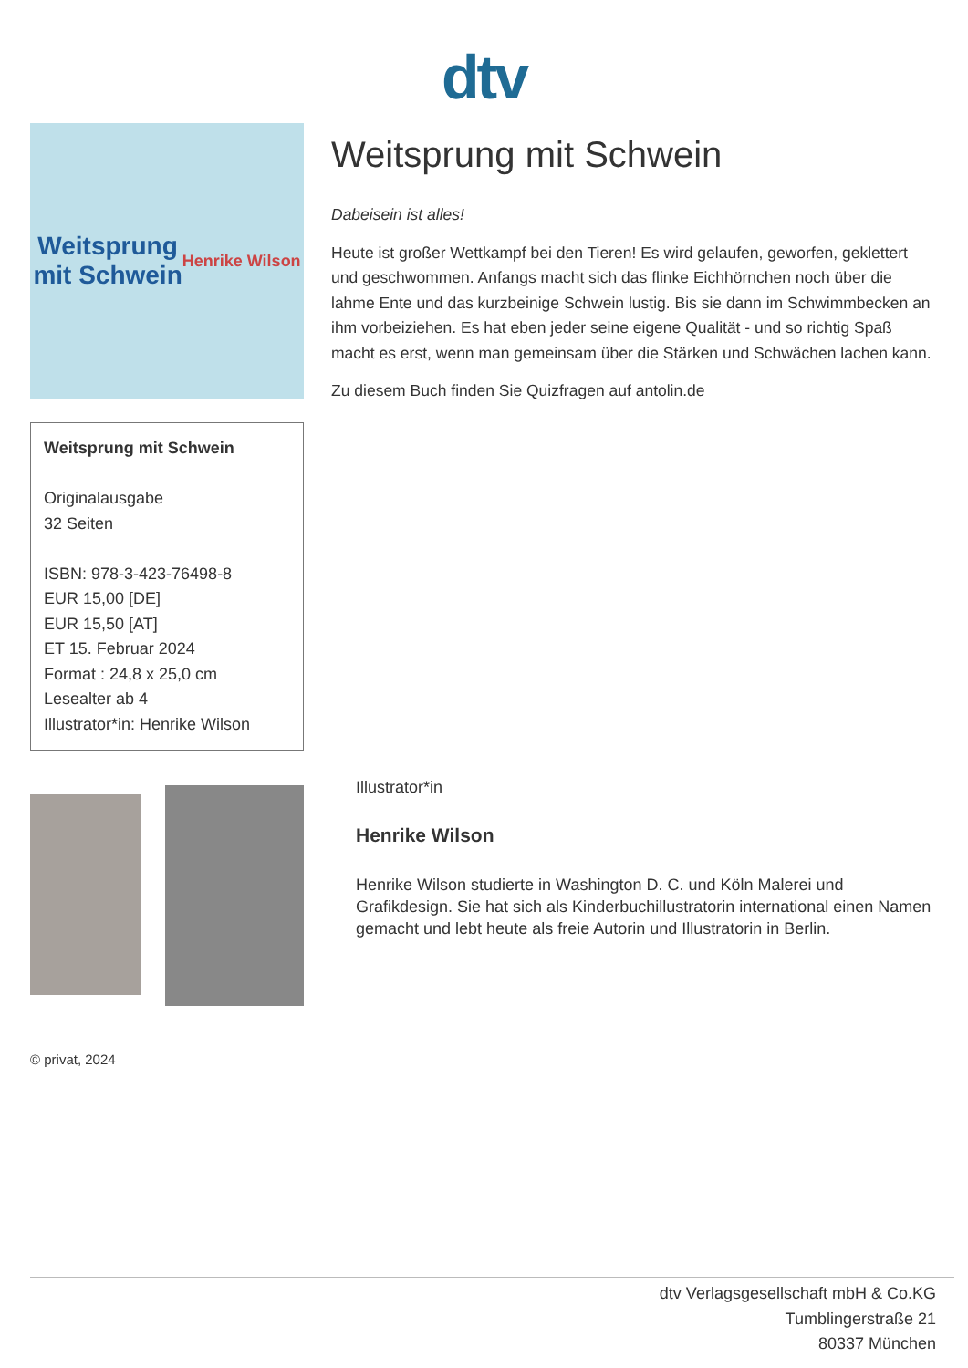dtv
Weitsprung
mit Schwein
Henrike Wilson
Weitsprung mit Schwein
Originalausgabe
32 Seiten
ISBN: 978-3-423-76498-8
EUR 15,00 [DE]
EUR 15,50 [AT]
ET 15. Februar 2024
Format : 24,8 x 25,0 cm
Lesealter ab 4
Illustrator*in: Henrike Wilson
Weitsprung mit Schwein
Dabeisein ist alles!
Heute ist großer Wettkampf bei den Tieren! Es wird gelaufen, geworfen, geklettert und geschwommen. Anfangs macht sich das flinke Eichhörnchen noch über die lahme Ente und das kurzbeinige Schwein lustig. Bis sie dann im Schwimmbecken an ihm vorbeiziehen. Es hat eben jeder seine eigene Qualität - und so richtig Spaß macht es erst, wenn man gemeinsam über die Stärken und Schwächen lachen kann.
Zu diesem Buch finden Sie Quizfragen auf antolin.de
© privat, 2024
Illustrator*in
Henrike Wilson
Henrike Wilson studierte in Washington D. C. und Köln Malerei und Grafikdesign. Sie hat sich als Kinderbuchillustratorin international einen Namen gemacht und lebt heute als freie Autorin und Illustratorin in Berlin.
dtv Verlagsgesellschaft mbH & Co.KG
Tumblingerstraße 21
80337 München